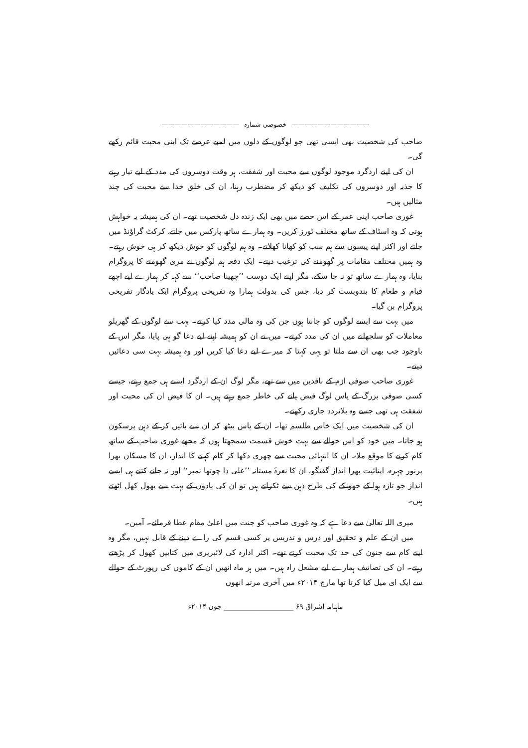———————————— خصوصی شمارہ ————————————
صاحب کی شخصیت بھی ایسی تھی جو لوگوں کے دلوں میں لمبے عرصے تک اپنی محبت قائم رکھے گی۔
ان کی اپنے اردگرد موجود لوگوں سے محبت اور شفقت، ہر وقت دوسروں کی مدد کے لیے تیار رہنے کا جذبہ اور دوسروں کی تکلیف کو دیکھ کر مضطرب رہنا، ان کی خلق خدا سے محبت کی چند مثالیں ہیں۔
غوری صاحب اپنی عمر کے اس حصے میں بھی ایک زندہ دل شخصیت تھے۔ ان کی ہمیشہ یہ خواہش ہوتی کہ وہ اسٹاف کے ساتھ مختلف ٹورز کریں۔ وہ ہمارے ساتھ پارکس میں جاتے، کرکٹ گراؤنڈ میں جاتے اور اکثر اپنے پیسوں سے ہم سب کو کھانا کھلاتے۔ وہ ہم لوگوں کو خوش دیکھ کر ہی خوش رہتے۔ وہ ہمیں مختلف مقامات پر گھومنے کی ترغیب دیتے۔ ایک دفعہ ہم لوگوں نے مری گھومنے کا پروگرام بنایا، وہ ہمارے ساتھ تو نہ جا سکے، مگر اپنے ایک دوست ’’چھینا صاحب‘‘ سے کہہ کر ہمارے لیے اچھے قیام و طعام کا بندوبست کر دیا، جس کی بدولت ہمارا وہ تفریحی پروگرام ایک یادگار تفریحی پروگرام بن گیا۔
میں بہت سے ایسے لوگوں کو جانتا ہوں جن کی وہ مالی مدد کیا کرتے۔ بہت سے لوگوں کے گھریلو معاملات کو سلجھانے میں ان کی مدد کرتے۔ میں نے ان کو ہمیشہ اپنے لیے دعا گو ہی پایا، مگر اس کے باوجود جب بھی ان سے ملتا تو یہی کہتا کہ میرے لیے دعا کیا کریں اور وہ ہمیشہ بہت سی دعائیں دیتے۔
غوری صاحب صوفی ازم کے ناقدین میں سے تھے، مگر لوگ ان کے اردگرد ایسے ہی جمع رہتے، جیسے کسی صوفی بزرگ کے پاس لوگ فیض پانے کی خاطر جمع رہتے ہیں۔ ان کا فیض ان کی محبت اور شفقت ہی تھی جسے وہ بلاتردد جاری رکھتے۔
ان کی شخصیت میں ایک خاص طلسم تھا۔ ان کے پاس بیٹھ کر ان سے باتیں کر کے ذہن پرسکون ہو جاتا۔ میں خود کو اس حوالے سے بہت خوش قسمت سمجھتا ہوں کہ مجھے غوری صاحب کے ساتھ کام کرنے کا موقع ملا۔ ان کا انتہائی محبت سے چھری دکھا کر کام کہنے کا انداز، ان کا مسکان بھرا پرنور چہرہ، اپنائیت بھرا انداز گفتگو، ان کا نعرۂ مستانہ ’’علی دا چوتھا نمبر‘‘ اور نہ جانے کتنے ہی ایسے انداز جو تازہ ہوا کے جھونکے کی طرح ذہن سے ٹکراتے ہیں تو ان کی یادوں کے بہت سے پھول کھل اٹھتے ہیں۔
میری اللہ تعالیٰ سے دعا ہے کہ وہ غوری صاحب کو جنت میں اعلیٰ مقام عطا فرمائے۔ آمین۔
میں ان کے علم و تحقیق اور درس و تدریس پر کسی قسم کی راے دینے کے قابل نہیں، مگر وہ اپنے کام سے جنون کی حد تک محبت کرتے تھے۔ اکثر ادارہ کی لائبریری میں کتابیں کھول کر پڑھتے رہتے۔ ان کی تصانیف ہمارے لیے مشعل راہ ہیں۔ میں ہر ماہ انھیں ان کے کاموں کی رپورٹ کے حوالے سے ایک ای میل کیا کرتا تھا مارچ ۲۰۱۴ء میں آخری مرتبہ انھوں
ماہنامہ اشراق ۶۹ ____________________ جون ۲۰۱۴ء